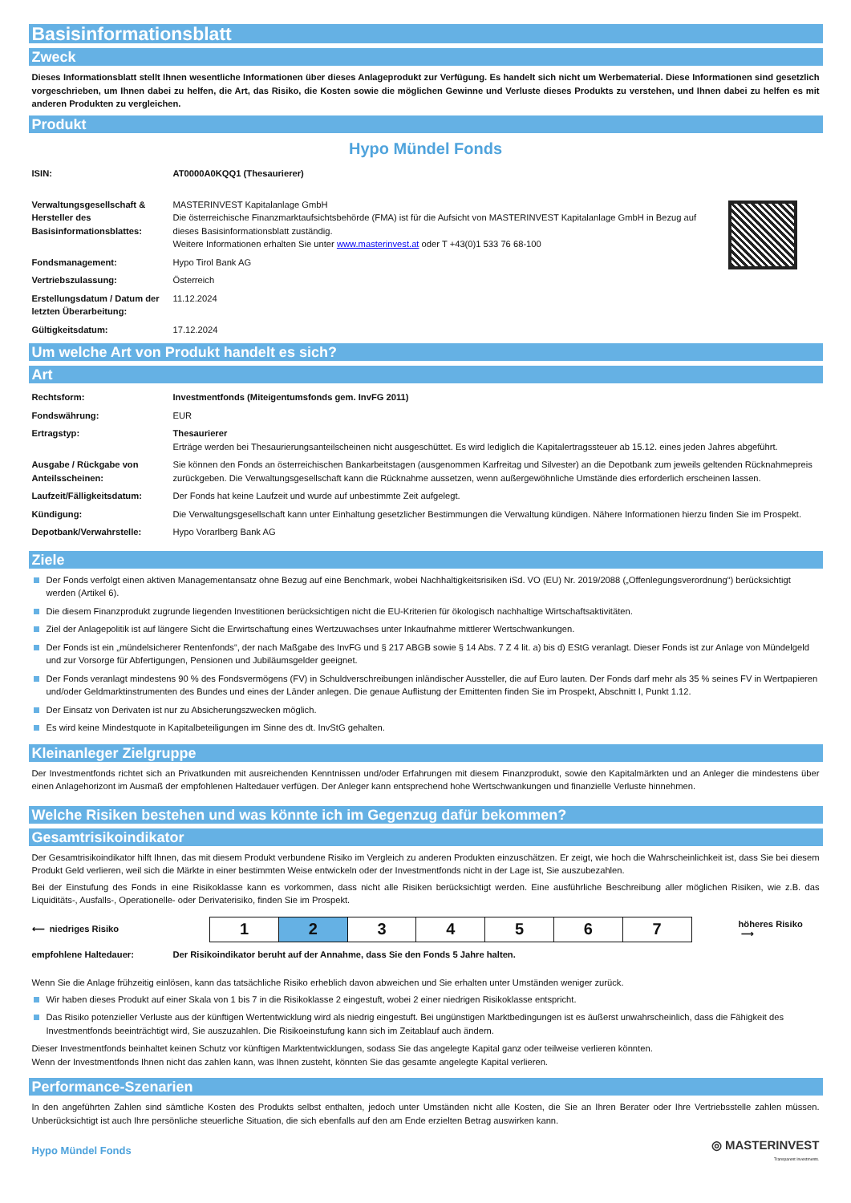Basisinformationsblatt
Zweck
Dieses Informationsblatt stellt Ihnen wesentliche Informationen über dieses Anlageprodukt zur Verfügung. Es handelt sich nicht um Werbematerial. Diese Informationen sind gesetzlich vorgeschrieben, um Ihnen dabei zu helfen, die Art, das Risiko, die Kosten sowie die möglichen Gewinne und Verluste dieses Produkts zu verstehen, und Ihnen dabei zu helfen es mit anderen Produkten zu vergleichen.
Produkt
Hypo Mündel Fonds
| ISIN: | AT0000A0KQQ1 (Thesaurierer) |
| Verwaltungsgesellschaft & Hersteller des Basisinformationsblattes: | MASTERINVEST Kapitalanlage GmbH Die österreichische Finanzmarktaufsichtsbehörde (FMA) ist für die Aufsicht von MASTERINVEST Kapitalanlage GmbH in Bezug auf dieses Basisinformationsblatt zuständig. Weitere Informationen erhalten Sie unter www.masterinvest.at oder T +43(0)1 533 76 68-100 |
| Fondsmanagement: | Hypo Tirol Bank AG |
| Vertriebszulassung: | Österreich |
| Erstellungsdatum / Datum der letzten Überarbeitung: | 11.12.2024 |
| Gültigkeitsdatum: | 17.12.2024 |
Um welche Art von Produkt handelt es sich?
Art
| Rechtsform: | Investmentfonds (Miteigentumsfonds gem. InvFG 2011) |
| Fondswährung: | EUR |
| Ertragstyp: | Thesaurierer Erträge werden bei Thesaurierungsanteilscheinen nicht ausgeschüttet. Es wird lediglich die Kapitalertragssteuer ab 15.12. eines jeden Jahres abgeführt. |
| Ausgabe / Rückgabe von Anteilsscheinen: | Sie können den Fonds an österreichischen Bankarbeitstagen (ausgenommen Karfreitag und Silvester) an die Depotbank zum jeweils geltenden Rücknahmepreis zurückgeben. Die Verwaltungsgesellschaft kann die Rücknahme aussetzen, wenn außergewöhnliche Umstände dies erforderlich erscheinen lassen. |
| Laufzeit/Fälligkeitsdatum: | Der Fonds hat keine Laufzeit und wurde auf unbestimmte Zeit aufgelegt. |
| Kündigung: | Die Verwaltungsgesellschaft kann unter Einhaltung gesetzlicher Bestimmungen die Verwaltung kündigen. Nähere Informationen hierzu finden Sie im Prospekt. |
| Depotbank/Verwahrstelle: | Hypo Vorarlberg Bank AG |
Ziele
Der Fonds verfolgt einen aktiven Managementansatz ohne Bezug auf eine Benchmark, wobei Nachhaltigkeitsrisiken iSd. VO (EU) Nr. 2019/2088 („Offenlegungsverordnung“) berücksichtigt werden (Artikel 6).
Die diesem Finanzprodukt zugrunde liegenden Investitionen berücksichtigen nicht die EU-Kriterien für ökologisch nachhaltige Wirtschaftsaktivitäten.
Ziel der Anlagepolitik ist auf längere Sicht die Erwirtschaftung eines Wertzuwachses unter Inkaufnahme mittlerer Wertschwankungen.
Der Fonds ist ein „mündelsicherer Rentenfonds“, der nach Maßgabe des InvFG und § 217 ABGB sowie § 14 Abs. 7 Z 4 lit. a) bis d) EStG veranlagt. Dieser Fonds ist zur Anlage von Mündelgeld und zur Vorsorge für Abfertigungen, Pensionen und Jubiläumsgelder geeignet.
Der Fonds veranlagt mindestens 90 % des Fondsvermögens (FV) in Schuldverschreibungen inländischer Aussteller, die auf Euro lauten. Der Fonds darf mehr als 35 % seines FV in Wertpapieren und/oder Geldmarktinstrumenten des Bundes und eines der Länder anlegen. Die genaue Auflistung der Emittenten finden Sie im Prospekt, Abschnitt I, Punkt 1.12.
Der Einsatz von Derivaten ist nur zu Absicherungszwecken möglich.
Es wird keine Mindestquote in Kapitalbeteiligungen im Sinne des dt. InvStG gehalten.
Kleinanleger Zielgruppe
Der Investmentfonds richtet sich an Privatkunden mit ausreichenden Kenntnissen und/oder Erfahrungen mit diesem Finanzprodukt, sowie den Kapitalmärkten und an Anleger die mindestens über einen Anlagehorizont im Ausmaß der empfohlenen Haltedauer verfügen. Der Anleger kann entsprechend hohe Wertschwankungen und finanzielle Verluste hinnehmen.
Welche Risiken bestehen und was könnte ich im Gegenzug dafür bekommen?
Gesamtrisikoindikator
Der Gesamtrisikoindikator hilft Ihnen, das mit diesem Produkt verbundene Risiko im Vergleich zu anderen Produkten einzuschätzen. Er zeigt, wie hoch die Wahrscheinlichkeit ist, dass Sie bei diesem Produkt Geld verlieren, weil sich die Märkte in einer bestimmten Weise entwickeln oder der Investmentfonds nicht in der Lage ist, Sie auszubezahlen.
Bei der Einstufung des Fonds in eine Risikoklasse kann es vorkommen, dass nicht alle Risiken berücksichtigt werden. Eine ausführliche Beschreibung aller möglichen Risiken, wie z.B. das Liquiditäts-, Ausfalls-, Operationelle- oder Derivaterisiko, finden Sie im Prospekt.
⟵ niedriges Risiko
| 1 | 2 | 3 | 4 | 5 | 6 | 7 |
höheres Risiko ⟶
| empfohlene Haltedauer: | Der Risikoindikator beruht auf der Annahme, dass Sie den Fonds 5 Jahre halten. |
Wenn Sie die Anlage frühzeitig einlösen, kann das tatsächliche Risiko erheblich davon abweichen und Sie erhalten unter Umständen weniger zurück.
Wir haben dieses Produkt auf einer Skala von 1 bis 7 in die Risikoklasse 2 eingestuft, wobei 2 einer niedrigen Risikoklasse entspricht.
Das Risiko potenzieller Verluste aus der künftigen Wertentwicklung wird als niedrig eingestuft. Bei ungünstigen Marktbedingungen ist es äußerst unwahrscheinlich, dass die Fähigkeit des Investmentfonds beeinträchtigt wird, Sie auszuzahlen. Die Risikoeinstufung kann sich im Zeitablauf auch ändern.
Dieser Investmentfonds beinhaltet keinen Schutz vor künftigen Marktentwicklungen, sodass Sie das angelegte Kapital ganz oder teilweise verlieren könnten.
Wenn der Investmentfonds Ihnen nicht das zahlen kann, was Ihnen zusteht, könnten Sie das gesamte angelegte Kapital verlieren.
Performance-Szenarien
In den angeführten Zahlen sind sämtliche Kosten des Produkts selbst enthalten, jedoch unter Umständen nicht alle Kosten, die Sie an Ihren Berater oder Ihre Vertriebsstelle zahlen müssen. Unberücksichtigt ist auch Ihre persönliche steuerliche Situation, die sich ebenfalls auf den am Ende erzielten Betrag auswirken kann.
Hypo Mündel Fonds
◎ MASTERINVEST
Transparent Investments.